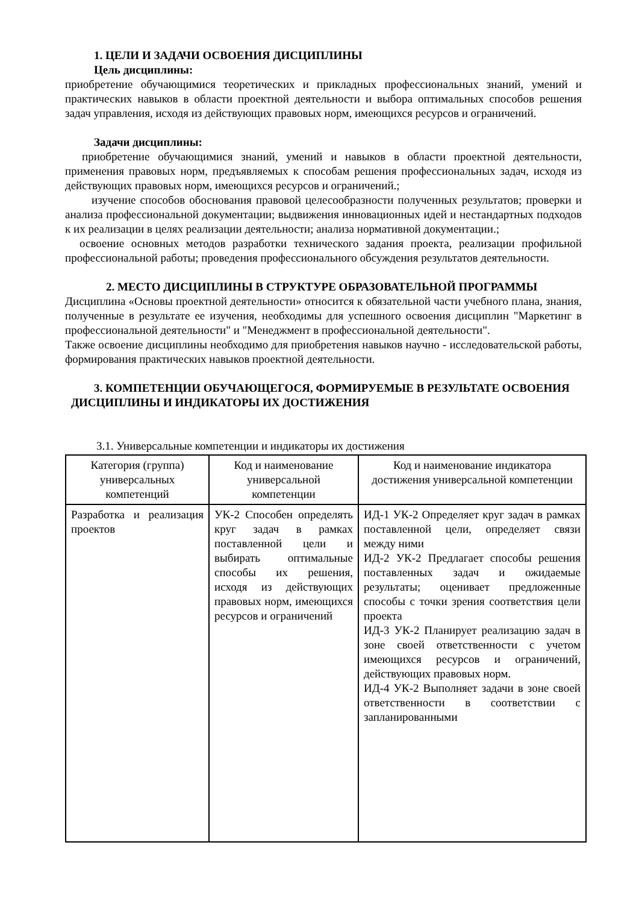1. ЦЕЛИ И ЗАДАЧИ ОСВОЕНИЯ ДИСЦИПЛИНЫ
Цель дисциплины:
приобретение обучающимися теоретических и прикладных профессиональных знаний, умений и практических навыков в области проектной деятельности и выбора оптимальных способов решения задач управления, исходя из действующих правовых норм, имеющихся ресурсов и ограничений.
Задачи дисциплины:
приобретение обучающимися знаний, умений и навыков в области проектной деятельности, применения правовых норм, предъявляемых к способам решения профессиональных задач, исходя из действующих правовых норм, имеющихся ресурсов и ограничений.;
изучение способов обоснования правовой целесообразности полученных результатов; проверки и анализа профессиональной документации; выдвижения инновационных идей и нестандартных подходов к их реализации в целях реализации деятельности; анализа нормативной документации.;
освоение основных методов разработки технического задания проекта, реализации профильной профессиональной работы; проведения профессионального обсуждения результатов деятельности.
2. МЕСТО ДИСЦИПЛИНЫ В СТРУКТУРЕ ОБРАЗОВАТЕЛЬНОЙ ПРОГРАММЫ
Дисциплина «Основы проектной деятельности» относится к обязательной части учебного плана, знания, полученные в результате ее изучения, необходимы для успешного освоения дисциплин "Маркетинг в профессиональной деятельности" и "Менеджмент в профессиональной деятельности".
Также освоение дисциплины необходимо для приобретения навыков научно - исследовательской работы, формирования практических навыков проектной деятельности.
3. КОМПЕТЕНЦИИ ОБУЧАЮЩЕГОСЯ, ФОРМИРУЕМЫЕ В РЕЗУЛЬТАТЕ ОСВОЕНИЯ ДИСЦИПЛИНЫ И ИНДИКАТОРЫ ИХ ДОСТИЖЕНИЯ
3.1. Универсальные компетенции и индикаторы их достижения
| Категория (группа) универсальных компетенций | Код и наименование универсальной компетенции | Код и наименование индикатора достижения универсальной компетенции |
| --- | --- | --- |
| Разработка и реализация проектов | УК-2 Способен определять круг задач в рамках поставленной цели и выбирать оптимальные способы их решения, исходя из действующих правовых норм, имеющихся ресурсов и ограничений | ИД-1 УК-2 Определяет круг задач в рамках поставленной цели, определяет связи между ними ИД-2 УК-2 Предлагает способы решения поставленных задач и ожидаемые результаты; оценивает предложенные способы с точки зрения соответствия цели проекта ИД-3 УК-2 Планирует реализацию задач в зоне своей ответственности с учетом имеющихся ресурсов и ограничений, действующих правовых норм. ИД-4 УК-2 Выполняет задачи в зоне своей ответственности в соответствии с запланированными |